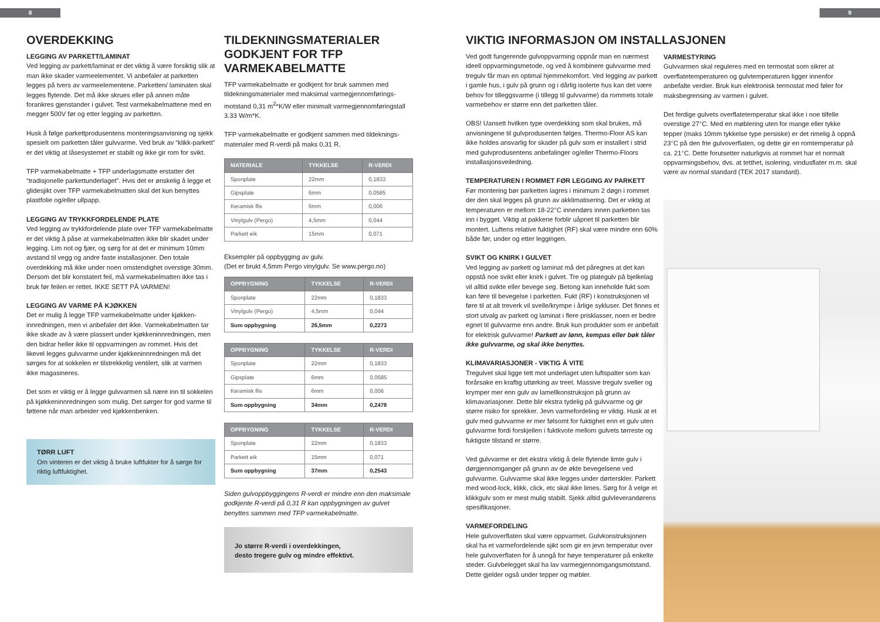8 9
OVERDEKKING
LEGGING AV PARKETT/LAMINAT
Ved legging av parkett/laminat er det viktig å være forsiktig slik at man ikke skader varmeelementet. Vi anbefaler at parketten legges på tvers av varmeelementene. Parketten/ laminaten skal legges flytende. Det må ikke skrues eller på annen måte forankres gjenstander i gulvet. Test varme­kabelmattene med en megger 500V før og etter legging av parketten.
Husk å følge parkettprodusentens monteringsanvisning og sjekk spesielt om parketten tåler gulvvarme. Ved bruk av “klikk-parkett” er det viktig at låsesystemet er stabilt og ikke gir rom for svikt.
TFP varmekabelmatte + TFP underlagsmatte erstatter det “tradisjonelle parkettunderlaget”. Hvis det er ønskelig å legge et glidesjikt over TFP varmekabelmatten skal det kun benyttes plastfolie og/eller ullpapp.
LEGGING AV TRYKKFORDELENDE PLATE
Ved legging av trykkfordelende plate over TFP varmekabel­matte er det viktig å påse at varmekabelmatten ikke blir skadet under legging. Lim not og fjær, og sørg for at det er minimum 10mm avstand til vegg og andre faste installas­joner. Den totale overdekking må ikke under noen omsten­dighet overstige 30mm. Dersom det blir konstatert feil, må varmekabelmatten ikke tas i bruk før feilen er rettet. IKKE SETT PÅ VARMEN!
LEGGING AV VARME PÅ KJØKKEN
Det er mulig å legge TFP varmekabelmatte under kjøkken­innredningen, men vi anbefaler det ikke. Varmekabelmatten tar ikke skade av å være plassert under kjøkkeninnredningen, men den bidrar heller ikke til oppvarmingen av rommet. Hvis det likevel legges gulvvarme under kjøkkeninnredningen må det sørges for at sokkelen er tilstrekkelig ventilert, slik at varmen ikke magasineres.
Det som er viktig er å legge gulvvarmen så nære inn til sokkelen på kjøkkeninnredningen som mulig. Det sørger for god varme til føttene når man arbeider ved kjøkkenbenken.
TØRR LUFT
Om vinteren er det viktig å bruke luftfukter for å sørge for riktig luftfuktighet.
TILDEKNINGSMATERIALER GODKJENT FOR TFP VARMEKABELMATTE
TFP varmekabelmatte er godkjent for bruk sammen med tildekningsmaterialer med maksimal varmegjennomførings­motstand 0,31 m<sup>2</sup>*K/W eller minimalt varmegjennomførings­tall 3.33 W/m*K.
TFP varmekabelmatte er godkjent sammen med tildeknings­materialer med R-verdi på maks 0,31 R.
| MATERIALE | TYKKELSE | R-VERDI |
| --- | --- | --- |
| Sponplate | 22mm | 0,1833 |
| Gipsplate | 6mm | 0,0585 |
| Keramisk flis | 6mm | 0,006 |
| Vinylgulv (Pergo) | 4,5mm | 0,044 |
| Parkett eik | 15mm | 0,071 |
Eksempler på oppbygging av gulv.
(Det er brukt 4,5mm Pergo vinylgulv. Se www.pergo.no)
| OPPBYGNING | TYKKELSE | R-VERDI |
| --- | --- | --- |
| Sponplate | 22mm | 0,1833 |
| Vinylgulv (Pergo) | 4,5mm | 0,044 |
| Sum oppbygning | 26,5mm | 0,2273 |
| OPPBYGNING | TYKKELSE | R-VERDI |
| --- | --- | --- |
| Sponplate | 22mm | 0,1833 |
| Gipsplate | 6mm | 0,0585 |
| Keramisk flis | 6mm | 0,006 |
| Sum oppbygning | 34mm | 0,2478 |
| OPPBYGNING | TYKKELSE | R-VERDI |
| --- | --- | --- |
| Sponplate | 22mm | 0,1833 |
| Parkett eik | 15mm | 0,071 |
| Sum oppbygning | 37mm | 0,2543 |
Siden gulvoppbyggingens R-verdi er mindre enn den maksimale godkjente R-verdi på 0,31 R kan oppbygningen av gulvet benyttes sammen med TFP varmekabelmatte.
Jo større R-verdi i overdekkingen,
desto tregere gulv og mindre effektivt.
VIKTIG INFORMASJON OM INSTALLASJONEN
Ved godt fungerende gulvoppvarming oppnår man en nærmest ideell oppvarmingsmetode, og ved å kombinere gulv­varme med tregulv får man en optimal hjemmekomfort. Ved legging av parkett i gamle hus, i gulv på grunn og i dårlig isolerte hus kan det være behov for tilleggsvarme (i tillegg til gulvvarme) da rommets totale varmebehov er større enn det parketten tåler.
OBS! Uansett hvilken type overdekking som skal brukes, må anvisningene til gulvprodusenten følges. Thermo-Floor AS kan ikke holdes ansvarlig for skader på gulv som er installert i strid med gulvprodusentens anbefalinger og/eller Thermo-Floors installasjonsveiledning.
TEMPERATUREN I ROMMET FØR LEGGING AV PARKETT
Før montering bør parketten lagres i minimum 2 døgn i rom­met der den skal legges på grunn av akklimatisering. Det er viktig at temperaturen er mellom 18-22°C innendørs innen parketten tas inn i bygget. Viktig at pakkene forblir uåpnet til parketten blir montert. Luftens relative fuktighet (RF) skal være mindre enn 60% både før, under og etter leggingen.
SVIKT OG KNIRK I GULVET
Ved legging av parkett og laminat må det påregnes at det kan oppstå noe svikt eller knirk i gulvet. Tre og plategulv på bjelkelag vil alltid svikte eller bevege seg. Betong kan inneholde fukt som kan føre til bevegelse i parketten. Fukt (RF) i konstruksjonen vil føre til at alt treverk vil svelle/krympe i årlige sykluser. Det finnes et stort utvalg av parkett og laminat i flere prisklasser, noen er bedre egnet til gulvvarme enn andre. Bruk kun produkter som er anbefalt for elektrisk gulvvarme! Parkett av lønn, kempas eller bøk tåler ikke gulv­varme, og skal ikke benyttes.
KLIMAVARIASJONER - VIKTIG Å VITE
Tregulvet skal ligge tett mot underlaget uten luftspalter som kan forårsake en kraftig uttørking av treet. Massive tregulv sveller og krymper mer enn gulv av lamellkonstruksjon på grunn av klimavariasjoner. Dette blir ekstra tydelig på gulv­varme og gir større risiko for sprekker. Jevn varmefordeling er viktig. Husk at et gulv med gulvvarme er mer følsomt for fuktighet enn et gulv uten gulvvarme fordi forskjellen i fukt­kvote mellom gulvets tørreste og fuktigste tilstand er større.
Ved gulvvarme er det ekstra viktig å dele flytende limte gulv i dørgjennomganger på grunn av de økte bevegelsene ved gulvvarme. Gulvvarme skal ikke legges under dørterskler. Parkett med wood-lock, klikk, click, etc skal ikke limes. Sørg for å velge et klikkgulv som er mest mulig stabilt. Sjekk alltid gulvleverandørens spesifikasjoner.
VARMEFORDELING
Hele gulvoverflaten skal være oppvarmet. Gulvkonstruksjonen skal ha et varmefordelende sjikt som gir en jevn temperatur over hele gulvoverflaten for å unngå for høye temperaturer på enkelte steder. Gulvbelegget skal ha lav varmegjennomgangs­motstand. Dette gjelder også under tepper og møbler.
VARMESTYRING
Gulvvarmen skal reguleres med en termostat som sikrer at overflatetemperaturen og gulvtemperaturen ligger innenfor anbefalte verdier. Bruk kun elektronisk termostat med føler for maksbegrensing av varmen i gulvet.
Det ferdige gulvets overflatetemperatur skal ikke i noe tilfelle overstige 27°C. Med en møblering uten for mange eller tykke tepper (maks 10mm tykkelse type persiske) er det rimelig å oppnå 23°C på den frie gulvoverflaten, og dette gir en romtemperatur på ca. 21°C. Dette forutsetter naturligvis at rommet har et normalt oppvarmingsbehov, dvs. at tetthet, isolering, vindusflater m.m. skal være av normal standard (TEK 2017 standard).